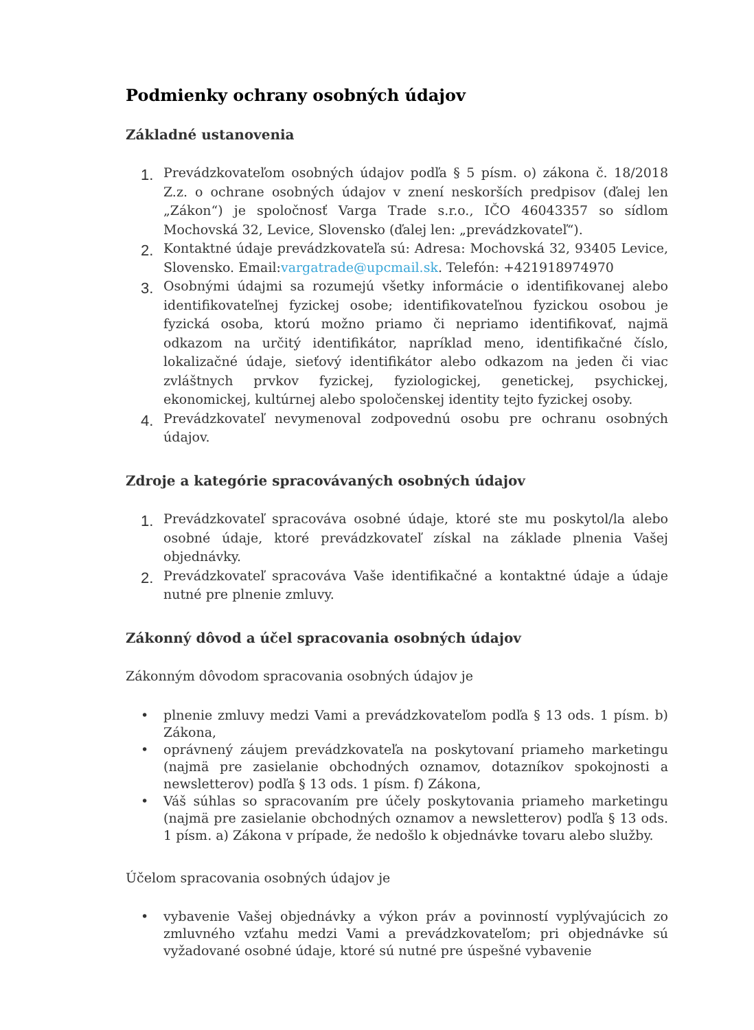Podmienky ochrany osobných údajov
Základné ustanovenia
1.
Prevádzkovateľom osobných údajov podľa § 5 písm. o) zákona č. 18/2018 Z.z. o ochrane osobných údajov v znení neskorších predpisov (ďalej len „Zákon“) je spoločnosť Varga Trade s.r.o., IČO 46043357 so sídlom Mochovská 32, Levice, Slovensko (ďalej len: „prevádzkovateľ“).
2.
Kontaktné údaje prevádzkovateľa sú: Adresa: Mochovská 32, 93405 Levice, Slovensko. Email:vargatrade@upcmail.sk. Telefón: +421918974970
3.
Osobnými údajmi sa rozumejú všetky informácie o identifikovanej alebo identifikovateľnej fyzickej osobe; identifikovateľnou fyzickou osobou je fyzická osoba, ktorú možno priamo či nepriamo identifikovať, najmä odkazom na určitý identifikátor, napríklad meno, identifikačné číslo, lokalizačné údaje, sieťový identifikátor alebo odkazom na jeden či viac zvláštnych prvkov fyzickej, fyziologickej, genetickej, psychickej, ekonomickej, kultúrnej alebo spoločenskej identity tejto fyzickej osoby.
4.
Prevádzkovateľ nevymenoval zodpovednú osobu pre ochranu osobných údajov.
Zdroje a kategórie spracovávaných osobných údajov
1.
Prevádzkovateľ spracováva osobné údaje, ktoré ste mu poskytol/la alebo osobné údaje, ktoré prevádzkovateľ získal na základe plnenia Vašej objednávky.
2.
Prevádzkovateľ spracováva Vaše identifikačné a kontaktné údaje a údaje nutné pre plnenie zmluvy.
Zákonný dôvod a účel spracovania osobných údajov
Zákonným dôvodom spracovania osobných údajov je
• plnenie zmluvy medzi Vami a prevádzkovateľom podľa § 13 ods. 1 písm. b) Zákona,
• oprávnený záujem prevádzkovateľa na poskytovaní priameho marketingu (najmä pre zasielanie obchodných oznamov, dotazníkov spokojnosti a newsletterov) podľa § 13 ods. 1 písm. f) Zákona,
• Váš súhlas so spracovaním pre účely poskytovania priameho marketingu (najmä pre zasielanie obchodných oznamov a newsletterov) podľa § 13 ods. 1 písm. a) Zákona v prípade, že nedošlo k objednávke tovaru alebo služby.
Účelom spracovania osobných údajov je
• vybavenie Vašej objednávky a výkon práv a povinností vyplývajúcich zo zmluvného vzťahu medzi Vami a prevádzkovateľom; pri objednávke sú vyžadované osobné údaje, ktoré sú nutné pre úspešné vybavenie